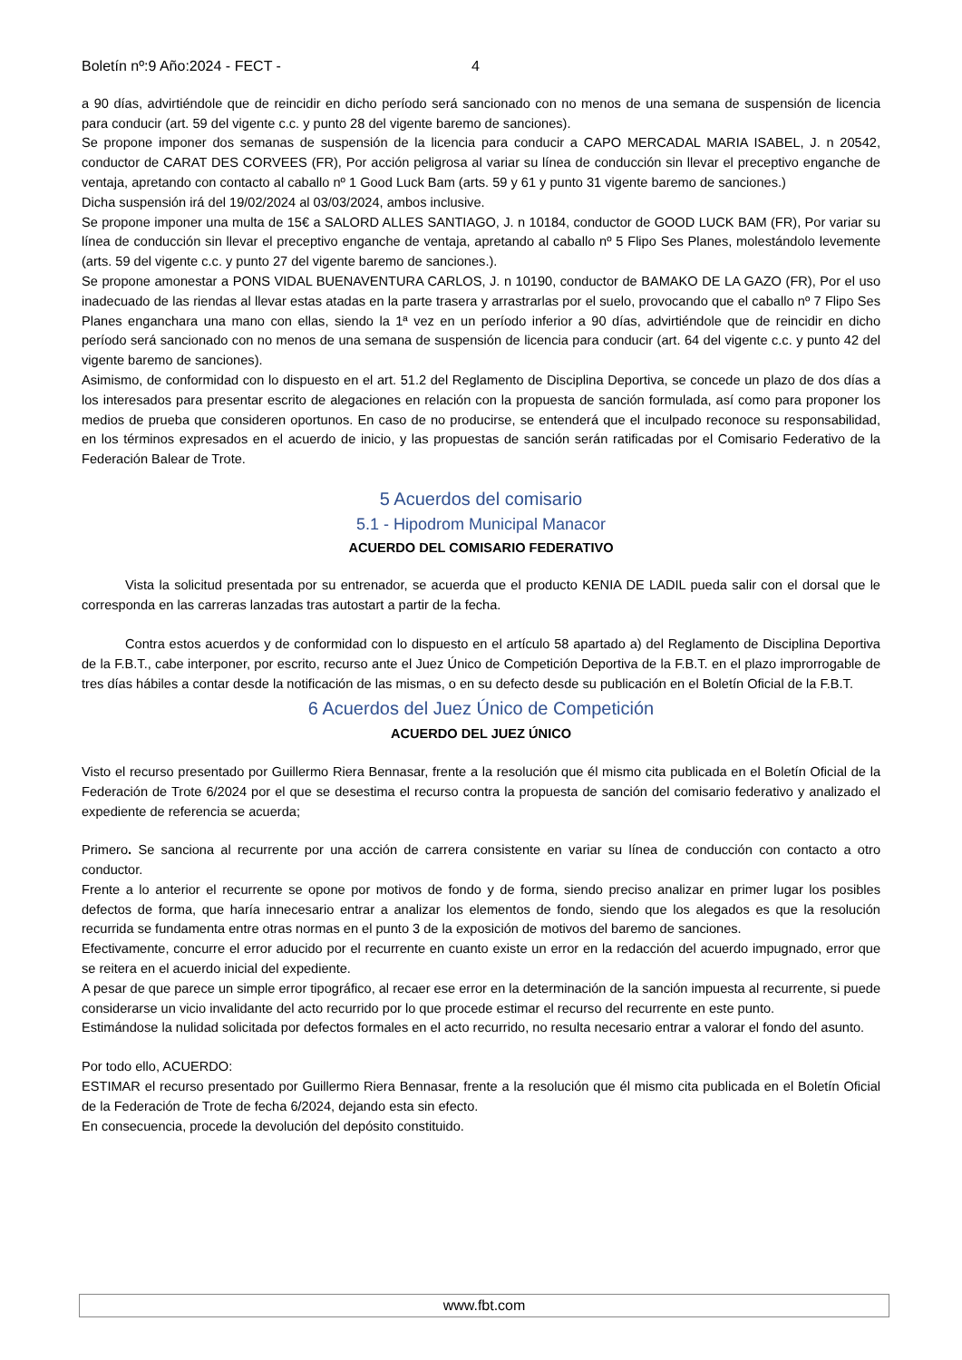Boletín nº:9 Año:2024 - FECT - 4
a 90 días, advirtiéndole que de reincidir en dicho período será sancionado con no menos de una semana de suspensión de licencia para conducir (art. 59 del vigente c.c. y punto 28 del vigente baremo de sanciones).
Se propone imponer dos semanas de suspensión de la licencia para conducir a CAPO MERCADAL MARIA ISABEL, J. n 20542, conductor de CARAT DES CORVEES (FR), Por acción peligrosa al variar su línea de conducción sin llevar el preceptivo enganche de ventaja, apretando con contacto al caballo nº 1 Good Luck Bam (arts. 59 y 61 y punto 31 vigente baremo de sanciones.)
Dicha suspensión irá del 19/02/2024 al 03/03/2024, ambos inclusive.
Se propone imponer una multa de 15€ a SALORD ALLES SANTIAGO, J. n 10184, conductor de GOOD LUCK BAM (FR), Por variar su línea de conducción sin llevar el preceptivo enganche de ventaja, apretando al caballo nº 5 Flipo Ses Planes, molestándolo levemente (arts. 59 del vigente c.c. y punto 27 del vigente baremo de sanciones.).
Se propone amonestar a PONS VIDAL BUENAVENTURA CARLOS, J. n 10190, conductor de BAMAKO DE LA GAZO (FR), Por el uso inadecuado de las riendas al llevar estas atadas en la parte trasera y arrastrarlas por el suelo, provocando que el caballo nº 7 Flipo Ses Planes enganchara una mano con ellas, siendo la 1ª vez en un período inferior a 90 días, advirtiéndole que de reincidir en dicho período será sancionado con no menos de una semana de suspensión de licencia para conducir (art. 64 del vigente c.c. y punto 42 del vigente baremo de sanciones).
Asimismo, de conformidad con lo dispuesto en el art. 51.2 del Reglamento de Disciplina Deportiva, se concede un plazo de dos días a los interesados para presentar escrito de alegaciones en relación con la propuesta de sanción formulada, así como para proponer los medios de prueba que consideren oportunos. En caso de no producirse, se entenderá que el inculpado reconoce su responsabilidad, en los términos expresados en el acuerdo de inicio, y las propuestas de sanción serán ratificadas por el Comisario Federativo de la Federación Balear de Trote.
5 Acuerdos del comisario
5.1 - Hipodrom Municipal Manacor
ACUERDO DEL COMISARIO FEDERATIVO
Vista la solicitud presentada por su entrenador, se acuerda que el producto KENIA DE LADIL pueda salir con el dorsal que le corresponda en las carreras lanzadas tras autostart a partir de la fecha.
Contra estos acuerdos y de conformidad con lo dispuesto en el artículo 58 apartado a) del Reglamento de Disciplina Deportiva de la F.B.T., cabe interponer, por escrito, recurso ante el Juez Único de Competición Deportiva de la F.B.T. en el plazo improrrogable de tres días hábiles a contar desde la notificación de las mismas, o en su defecto desde su publicación en el Boletín Oficial de la F.B.T.
6 Acuerdos del Juez Único de Competición
ACUERDO DEL JUEZ ÚNICO
Visto el recurso presentado por Guillermo Riera Bennasar, frente a la resolución que él mismo cita publicada en el Boletín Oficial de la Federación de Trote 6/2024 por el que se desestima el recurso contra la propuesta de sanción del comisario federativo y analizado el expediente de referencia se acuerda;
Primero. Se sanciona al recurrente por una acción de carrera consistente en variar su línea de conducción con contacto a otro conductor.
Frente a lo anterior el recurrente se opone por motivos de fondo y de forma, siendo preciso analizar en primer lugar los posibles defectos de forma, que haría innecesario entrar a analizar los elementos de fondo, siendo que los alegados es que la resolución recurrida se fundamenta entre otras normas en el punto 3 de la exposición de motivos del baremo de sanciones.
Efectivamente, concurre el error aducido por el recurrente en cuanto existe un error en la redacción del acuerdo impugnado, error que se reitera en el acuerdo inicial del expediente.
A pesar de que parece un simple error tipográfico, al recaer ese error en la determinación de la sanción impuesta al recurrente, si puede considerarse un vicio invalidante del acto recurrido por lo que procede estimar el recurso del recurrente en este punto.
Estimándose la nulidad solicitada por defectos formales en el acto recurrido, no resulta necesario entrar a valorar el fondo del asunto.
Por todo ello, ACUERDO:
ESTIMAR el recurso presentado por Guillermo Riera Bennasar, frente a la resolución que él mismo cita publicada en el Boletín Oficial de la Federación de Trote de fecha 6/2024, dejando esta sin efecto.
En consecuencia, procede la devolución del depósito constituido.
www.fbt.com